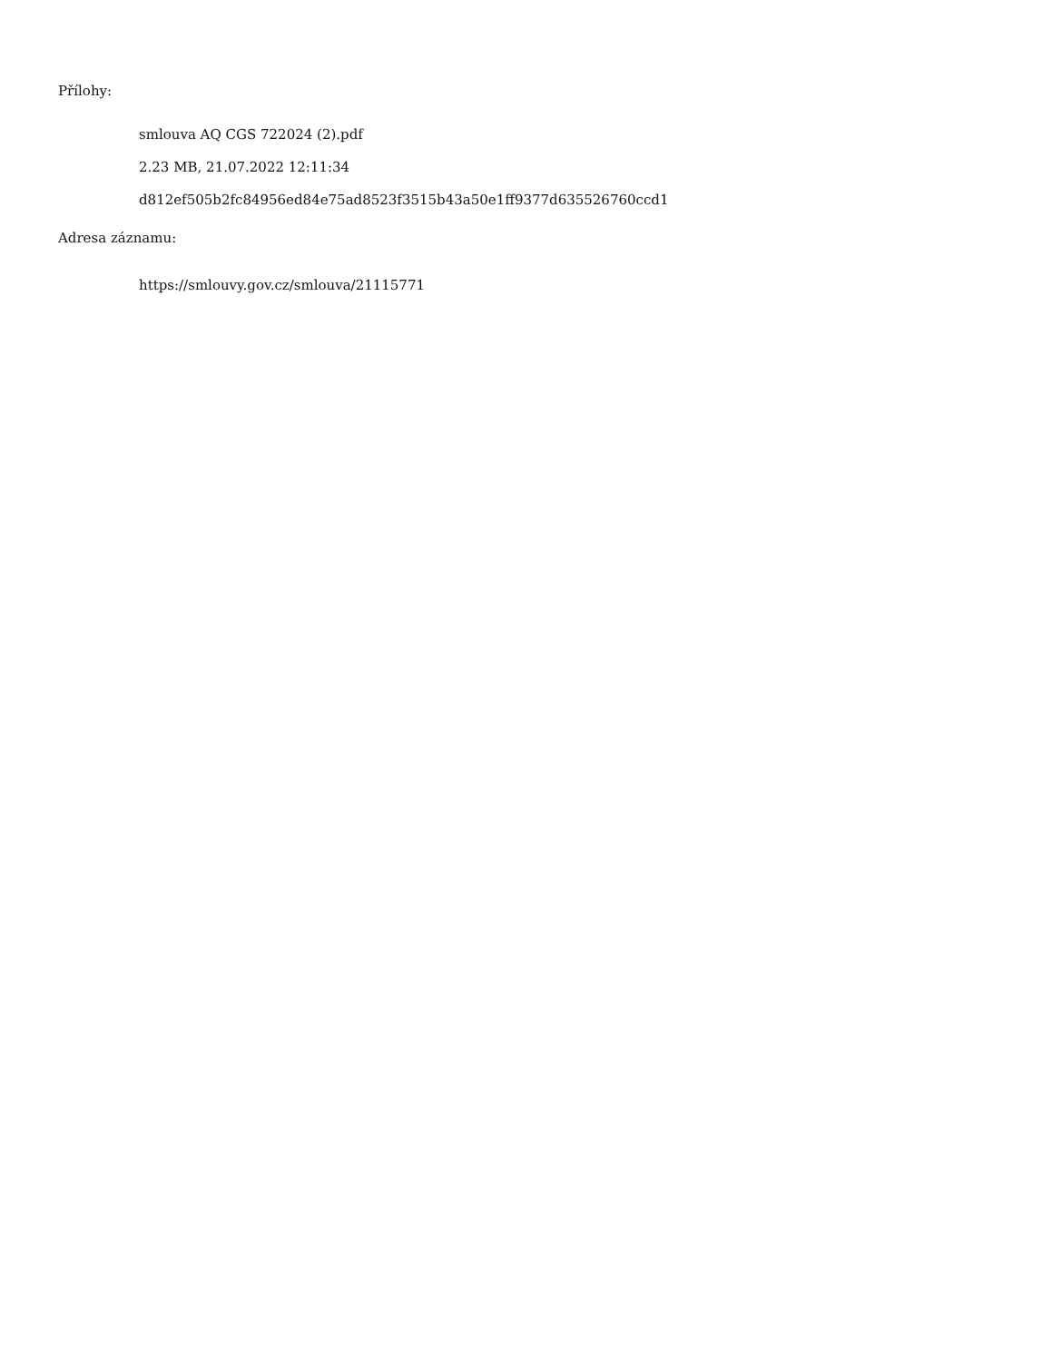Přílohy:
smlouva AQ CGS 722024 (2).pdf
2.23 MB, 21.07.2022 12:11:34
d812ef505b2fc84956ed84e75ad8523f3515b43a50e1ff9377d635526760ccd1
Adresa záznamu:
https://smlouvy.gov.cz/smlouva/21115771